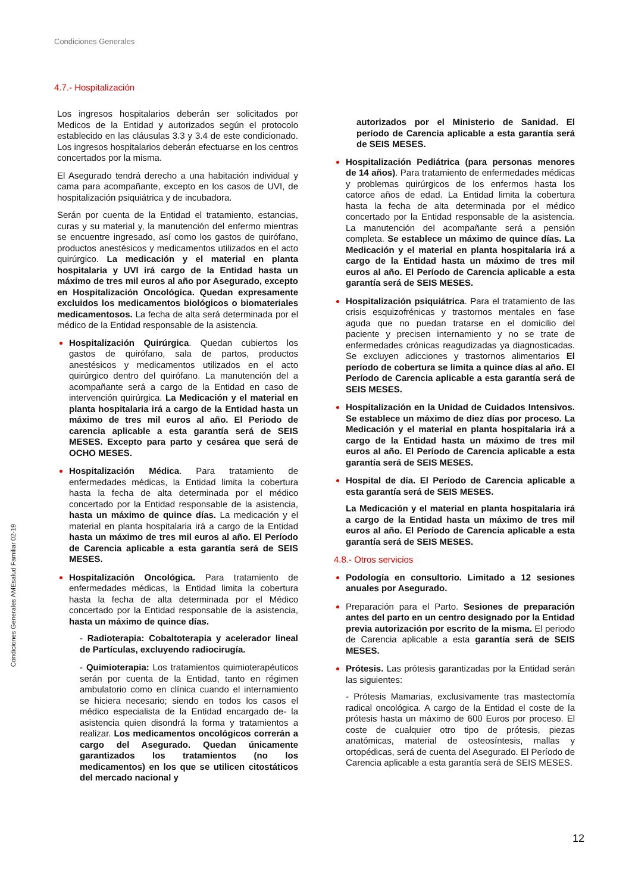Condiciones Generales
Condiciones Generales AMEsalud Familiar 02-19
4.7.- Hospitalización
Los ingresos hospitalarios deberán ser solicitados por Medicos de la Entidad y autorizados según el protocolo establecido en las cláusulas 3.3 y 3.4 de este condicionado. Los ingresos hospitalarios deberán efectuarse en los centros concertados por la misma.
El Asegurado tendrá derecho a una habitación individual y cama para acompañante, excepto en los casos de UVI, de hospitalización psiquiátrica y de incubadora.
Serán por cuenta de la Entidad el tratamiento, estancias, curas y su material y, la manutención del enfermo mientras se encuentre ingresado, así como los gastos de quirófano, productos anestésicos y medicamentos utilizados en el acto quirúrgico. La medicación y el material en planta hospitalaria y UVI irá cargo de la Entidad hasta un máximo de tres mil euros al año por Asegurado, excepto en Hospitalización Oncológica. Quedan expresamente excluidos los medicamentos biológicos o biomateriales medicamentosos. La fecha de alta será determinada por el médico de la Entidad responsable de la asistencia.
Hospitalización Quirúrgica. Quedan cubiertos los gastos de quirófano, sala de partos, productos anestésicos y medicamentos utilizados en el acto quirúrgico dentro del quirófano. La manutención del a acompañante será a cargo de la Entidad en caso de intervención quirúrgica. La Medicación y el material en planta hospitalaria irá a cargo de la Entidad hasta un máximo de tres mil euros al año. El Periodo de carencia aplicable a esta garantía será de SEIS MESES. Excepto para parto y cesárea que será de OCHO MESES.
Hospitalización Médica. Para tratamiento de enfermedades médicas, la Entidad limita la cobertura hasta la fecha de alta determinada por el médico concertado por la Entidad responsable de la asistencia, hasta un máximo de quince días. La medicación y el material en planta hospitalaria irá a cargo de la Entidad hasta un máximo de tres mil euros al año. El Período de Carencia aplicable a esta garantía será de SEIS MESES.
Hospitalización Oncológica. Para tratamiento de enfermedades médicas, la Entidad limita la cobertura hasta la fecha de alta determinada por el Médico concertado por la Entidad responsable de la asistencia, hasta un máximo de quince días.
- Radioterapia: Cobaltoterapia y acelerador lineal de Partículas, excluyendo radiocirugía.
- Quimioterapia: Los tratamientos quimioterapéuticos serán por cuenta de la Entidad, tanto en régimen ambulatorio como en clínica cuando el internamiento se hiciera necesario; siendo en todos los casos el médico especialista de la Entidad encargado de- la asistencia quien disondrá la forma y tratamientos a realizar. Los medicamentos oncológicos correrán a cargo del Asegurado. Quedan únicamente garantizados los tratamientos (no los medicamentos) en los que se utilicen citostáticos del mercado nacional y
autorizados por el Ministerio de Sanidad. El período de Carencia aplicable a esta garantía será de SEIS MESES.
Hospitalización Pediátrica (para personas menores de 14 años). Para tratamiento de enfermedades médicas y problemas quirúrgicos de los enfermos hasta los catorce años de edad. La Entidad limita la cobertura hasta la fecha de alta determinada por el médico concertado por la Entidad responsable de la asistencia. La manutención del acompañante será a pensión completa. Se establece un máximo de quince días. La Medicación y el material en planta hospitalaria irá a cargo de la Entidad hasta un máximo de tres mil euros al año. El Período de Carencia aplicable a esta garantía será de SEIS MESES.
Hospitalización psiquiátrica. Para el tratamiento de las crisis esquizofrénicas y trastornos mentales en fase aguda que no puedan tratarse en el domicilio del paciente y precisen internamiento y no se trate de enfermedades crónicas reagudizadas ya diagnosticadas. Se excluyen adicciones y trastornos alimentarios El período de cobertura se limita a quince días al año. El Período de Carencia aplicable a esta garantía será de SEIS MESES.
Hospitalización en la Unidad de Cuidados Intensivos. Se establece un máximo de diez días por proceso. La Medicación y el material en planta hospitalaria irá a cargo de la Entidad hasta un máximo de tres mil euros al año. El Período de Carencia aplicable a esta garantía será de SEIS MESES.
Hospital de día. El Período de Carencia aplicable a esta garantía será de SEIS MESES.
La Medicación y el material en planta hospitalaria irá a cargo de la Entidad hasta un máximo de tres mil euros al año. El Período de Carencia aplicable a esta garantía será de SEIS MESES.
4.8.- Otros servicios
Podología en consultorio. Limitado a 12 sesiones anuales por Asegurado.
Preparación para el Parto. Sesiones de preparación antes del parto en un centro designado por la Entidad previa autorización por escrito de la misma. El periodo de Carencia aplicable a esta garantía será de SEIS MESES.
Prótesis. Las prótesis garantizadas por la Entidad serán las siguientes:
- Prótesis Mamarias, exclusivamente tras mastectomía radical oncológica. A cargo de la Entidad el coste de la prótesis hasta un máximo de 600 Euros por proceso. El coste de cualquier otro tipo de prótesis, piezas anatómicas, material de osteosíntesis, mallas y ortopédicas, será de cuenta del Asegurado. El Período de Carencia aplicable a esta garantía será de SEIS MESES.
12